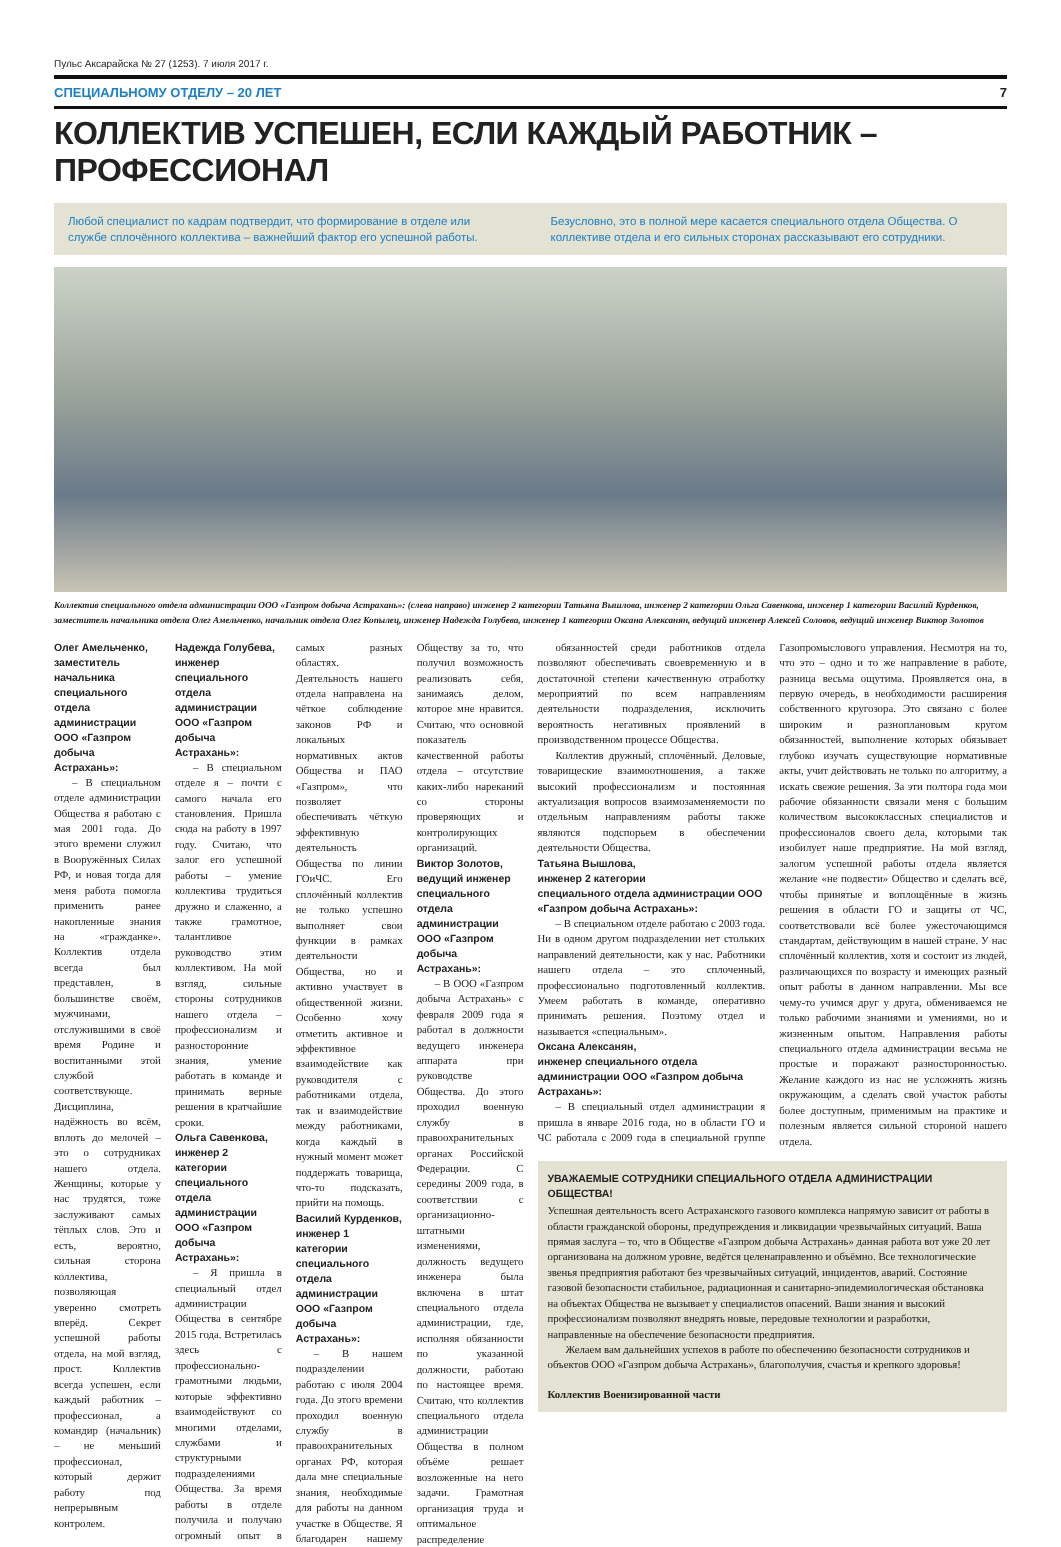Пульс Аксарайска № 27 (1253). 7 июля 2017 г.
СПЕЦИАЛЬНОМУ ОТДЕЛУ – 20 ЛЕТ 7
КОЛЛЕКТИВ УСПЕШЕН, ЕСЛИ КАЖДЫЙ РАБОТНИК – ПРОФЕССИОНАЛ
Любой специалист по кадрам подтвердит, что формирование в отделе или службе сплочённого коллектива – важнейший фактор его успешной работы. Безусловно, это в полной мере касается специального отдела Общества. О коллективе отдела и его сильных сторонах рассказывают его сотрудники.
Коллектив специального отдела администрации ООО «Газпром добыча Астрахань»: (слева направо) инженер 2 категории Татьяна Вышлова, инженер 2 категории Ольга Савенкова, инженер 1 категории Василий Курденков, заместитель начальника отдела Олег Амельченко, начальник отдела Олег Копылец, инженер Надежда Голубева, инженер 1 категории Оксана Алексанян, ведущий инженер Алексей Соловов, ведущий инженер Виктор Золотов
Олег Амельченко,
заместитель начальника специального отдела администрации ООО «Газпром добыча Астрахань»:
– В специальном отделе администрации Общества я работаю с мая 2001 года. До этого времени служил в Вооружённых Силах РФ, и новая тогда для меня работа помогла применить ранее накопленные знания на «гражданке». Коллектив отдела всегда был представлен, в большинстве своём, мужчинами, отслужившими в своё время Родине и воспитанными этой службой соответствующе. Дисциплина, надёжность во всём, вплоть до мелочей – это о сотрудниках нашего отдела. Женщины, которые у нас трудятся, тоже заслуживают самых тёплых слов. Это и есть, вероятно, сильная сторона коллектива, позволяющая уверенно смотреть вперёд. Секрет успешной работы отдела, на мой взгляд, прост. Коллектив всегда успешен, если каждый работник – профессионал, а командир (начальник) – не меньший профессионал, который держит работу под непрерывным контролем.
Надежда Голубева,
инженер специального отдела администрации ООО «Газпром добыча Астрахань»:
– В специальном отделе я – почти с самого начала его становления. Пришла сюда на работу в 1997 году. Считаю, что залог его успешной работы – умение коллектива трудиться дружно и слаженно, а также грамотное, талантливое руководство этим коллективом. На мой взгляд, сильные стороны сотрудников нашего отдела – профессионализм и разносторонние знания, умение работать в команде и принимать верные решения в кратчайшие сроки.
Ольга Савенкова,
инженер 2 категории
специального отдела администрации ООО «Газпром добыча Астрахань»:
– Я пришла в специальный отдел администрации Общества в сентябре 2015 года. Встретилась здесь с профессионально-грамотными людьми, которые эффективно взаимодействуют со многими отделами, службами и структурными подразделениями Общества. За время работы в отделе получила и получаю огромный опыт в самых разных областях. Деятельность нашего отдела направлена на чёткое соблюдение законов РФ и локальных нормативных актов Общества и ПАО «Газпром», что позволяет обеспечивать чёткую эффективную деятельность Общества по линии ГОиЧС. Его сплочённый коллектив не только успешно выполняет свои функции в рамках деятельности Общества, но и активно участвует в общественной жизни. Особенно хочу отметить активное и эффективное взаимодействие как руководителя с работниками отдела, так и взаимодействие между работниками, когда каждый в нужный момент может поддержать товарища, что-то подсказать, прийти на помощь.
Василий Курденков,
инженер 1 категории
специального отдела администрации ООО «Газпром добыча Астрахань»:
– В нашем подразделении работаю с июля 2004 года. До этого времени проходил военную службу в правоохранительных органах РФ, которая дала мне специальные знания, необходимые для работы на данном участке в Обществе. Я благодарен нашему Обществу за то, что получил возможность реализовать себя, занимаясь делом, которое мне нравится. Считаю, что основной показатель качественной работы отдела – отсутствие каких-либо нареканий со стороны проверяющих и контролирующих организаций.
Виктор Золотов,
ведущий инженер
специального отдела администрации ООО «Газпром добыча Астрахань»:
– В ООО «Газпром добыча Астрахань» с февраля 2009 года я работал в должности ведущего инженера аппарата при руководстве Общества. До этого проходил военную службу в правоохранительных органах Российской Федерации. С середины 2009 года, в соответствии с организационно-штатными изменениями, должность ведущего инженера была включена в штат специального отдела администрации, где, исполняя обязанности по указанной должности, работаю по настоящее время. Считаю, что коллектив специального отдела администрации Общества в полном объёме решает возложенные на него задачи. Грамотная организация труда и оптимальное распределение
обязанностей среди работников отдела позволяют обеспечивать своевременную и в достаточной степени качественную отработку мероприятий по всем направлениям деятельности подразделения, исключить вероятность негативных проявлений в производственном процессе Общества.
Коллектив дружный, сплочённый. Деловые, товарищеские взаимоотношения, а также высокий профессионализм и постоянная актуализация вопросов взаимозаменяемости по отдельным направлениям работы также являются подспорьем в обеспечении деятельности Общества.
Татьяна Вышлова,
инженер 2 категории
специального отдела администрации ООО «Газпром добыча Астрахань»:
– В специальном отделе работаю с 2003 года. Ни в одном другом подразделении нет стольких направлений деятельности, как у нас. Работники нашего отдела – это сплоченный, профессионально подготовленный коллектив. Умеем работать в команде, оперативно принимать решения. Поэтому отдел и называется «специальным».
Оксана Алексанян,
инженер специального отдела администрации ООО «Газпром добыча Астрахань»:
– В специальный отдел администрации я пришла в январе 2016 года, но в области ГО и ЧС работала с 2009 года в специальной группе Газопромыслового управления. Несмотря на то, что это – одно и то же направление в работе, разница весьма ощутима. Проявляется она, в первую очередь, в необходимости расширения собственного кругозора. Это связано с более широким и разноплановым кругом обязанностей, выполнение которых обязывает глубоко изучать существующие нормативные акты, учит действовать не только по алгоритму, а искать свежие решения. За эти полтора года мои рабочие обязанности связали меня с большим количеством высококлассных специалистов и профессионалов своего дела, которыми так изобилует наше предприятие. На мой взгляд, залогом успешной работы отдела является желание «не подвести» Общество и сделать всё, чтобы принятые и воплощённые в жизнь решения в области ГО и защиты от ЧС, соответствовали всё более ужесточающимся стандартам, действующим в нашей стране. У нас сплочённый коллектив, хотя и состоит из людей, различающихся по возрасту и имеющих разный опыт работы в данном направлении. Мы все чему-то учимся друг у друга, обмениваемся не только рабочими знаниями и умениями, но и жизненным опытом. Направления работы специального отдела администрации весьма не простые и поражают разносторонностью. Желание каждого из нас не усложнять жизнь окружающим, а сделать свой участок работы более доступным, применимым на практике и полезным является сильной стороной нашего отдела.
УВАЖАЕМЫЕ СОТРУДНИКИ СПЕЦИАЛЬНОГО ОТДЕЛА АДМИНИСТРАЦИИ ОБЩЕСТВА!
Успешная деятельность всего Астраханского газового комплекса напрямую зависит от работы в области гражданской обороны, предупреждения и ликвидации чрезвычайных ситуаций. Ваша прямая заслуга – то, что в Обществе «Газпром добыча Астрахань» данная работа вот уже 20 лет организована на должном уровне, ведётся целенаправленно и объёмно. Все технологические звенья предприятия работают без чрезвычайных ситуаций, инцидентов, аварий. Состояние газовой безопасности стабильное, радиационная и санитарно-эпидемиологическая обстановка на объектах Общества не вызывает у специалистов опасений. Ваши знания и высокий профессионализм позволяют внедрять новые, передовые технологии и разработки, направленные на обеспечение безопасности предприятия.
Желаем вам дальнейших успехов в работе по обеспечению безопасности сотрудников и объектов ООО «Газпром добыча Астрахань», благополучия, счастья и крепкого здоровья!
Коллектив Военизированной части